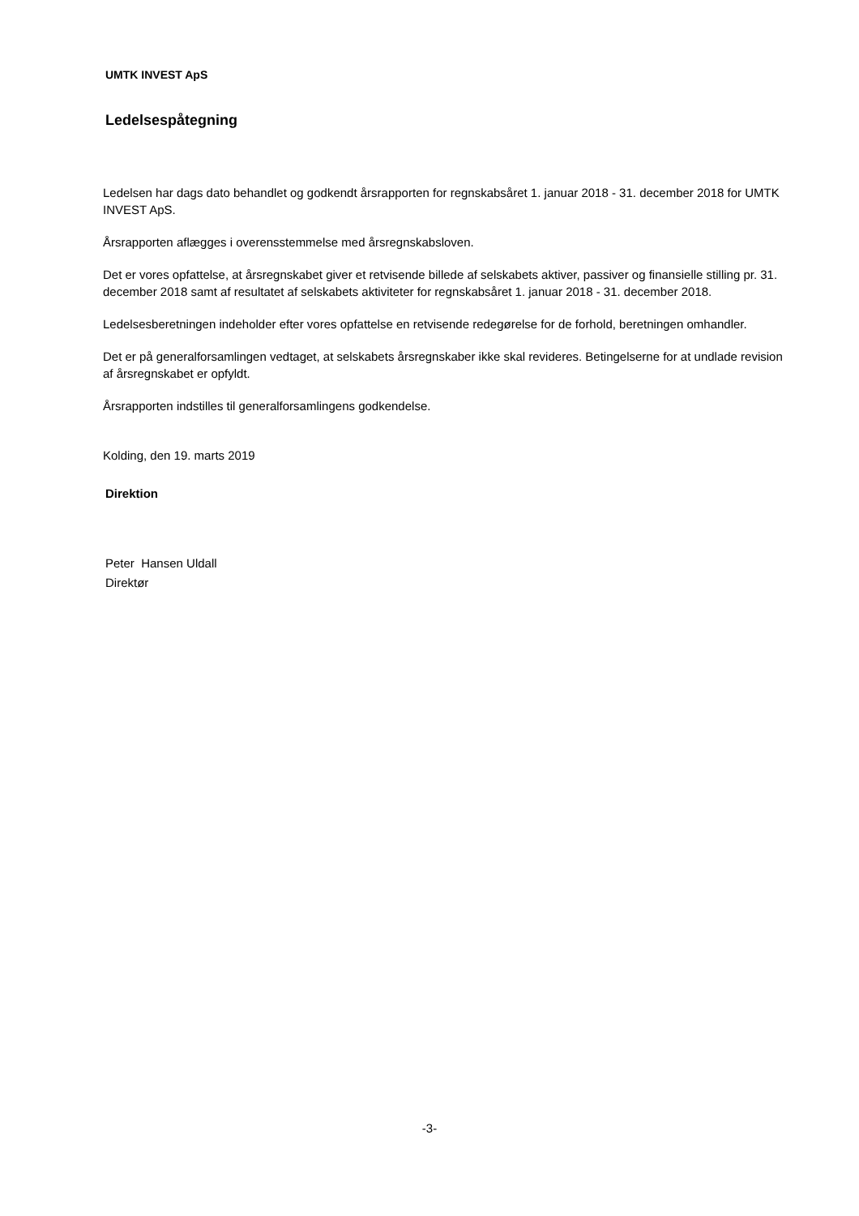UMTK INVEST ApS
Ledelsespåtegning
Ledelsen har dags dato behandlet og godkendt årsrapporten for regnskabsåret 1. januar 2018 - 31. december 2018 for UMTK INVEST ApS.
Årsrapporten aflægges i overensstemmelse med årsregnskabsloven.
Det er vores opfattelse, at årsregnskabet giver et retvisende billede af selskabets aktiver, passiver og finansielle stilling pr. 31. december 2018 samt af resultatet af selskabets aktiviteter for regnskabsåret 1. januar 2018 - 31. december 2018.
Ledelsesberetningen indeholder efter vores opfattelse en retvisende redegørelse for de forhold, beretningen omhandler.
Det er på generalforsamlingen vedtaget, at selskabets årsregnskaber ikke skal revideres. Betingelserne for at undlade revision af årsregnskabet er opfyldt.
Årsrapporten indstilles til generalforsamlingens godkendelse.
Kolding, den 19. marts 2019
Direktion
Peter Hansen Uldall
Direktør
-3-